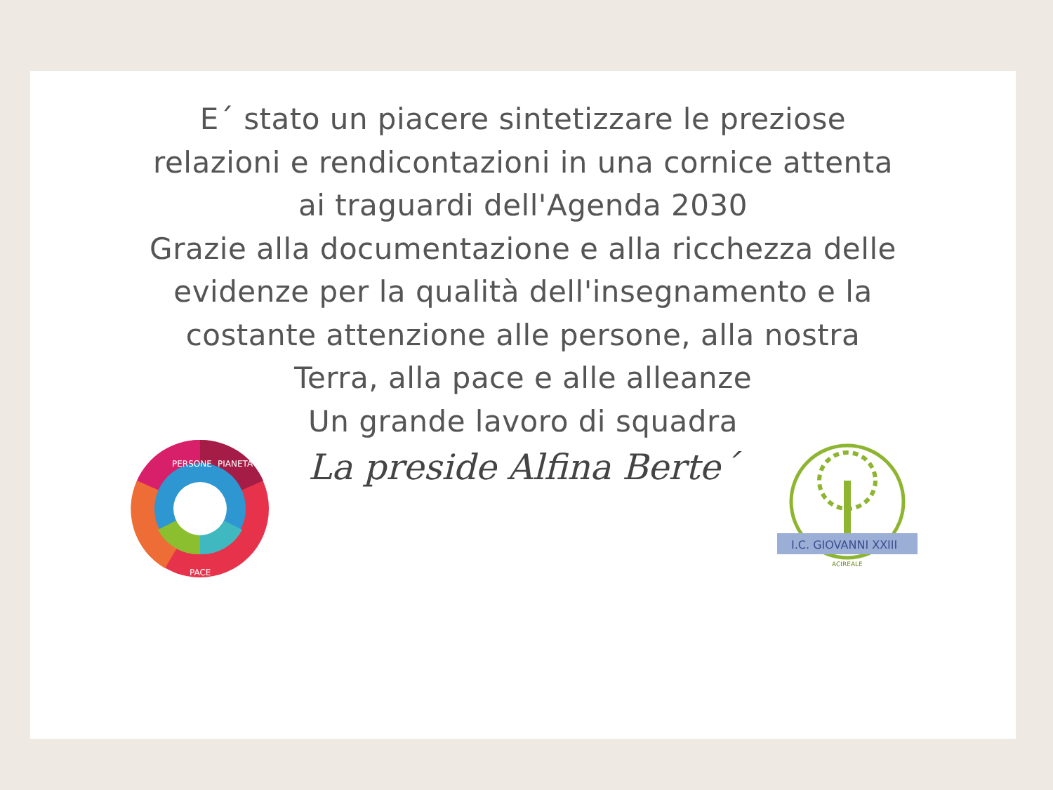E´ stato un piacere sintetizzare le preziose
relazioni e rendicontazioni in una cornice attenta
ai traguardi dell'Agenda 2030
Grazie alla documentazione e alla ricchezza delle
evidenze per la qualità dell'insegnamento e la
costante attenzione alle persone, alla nostra
Terra, alla pace e alle alleanze
Un grande lavoro di squadra
La preside Alfina Berte´
PERSONE
PIANETA
PACE
I.C. GIOVANNI XXIII
ACIREALE